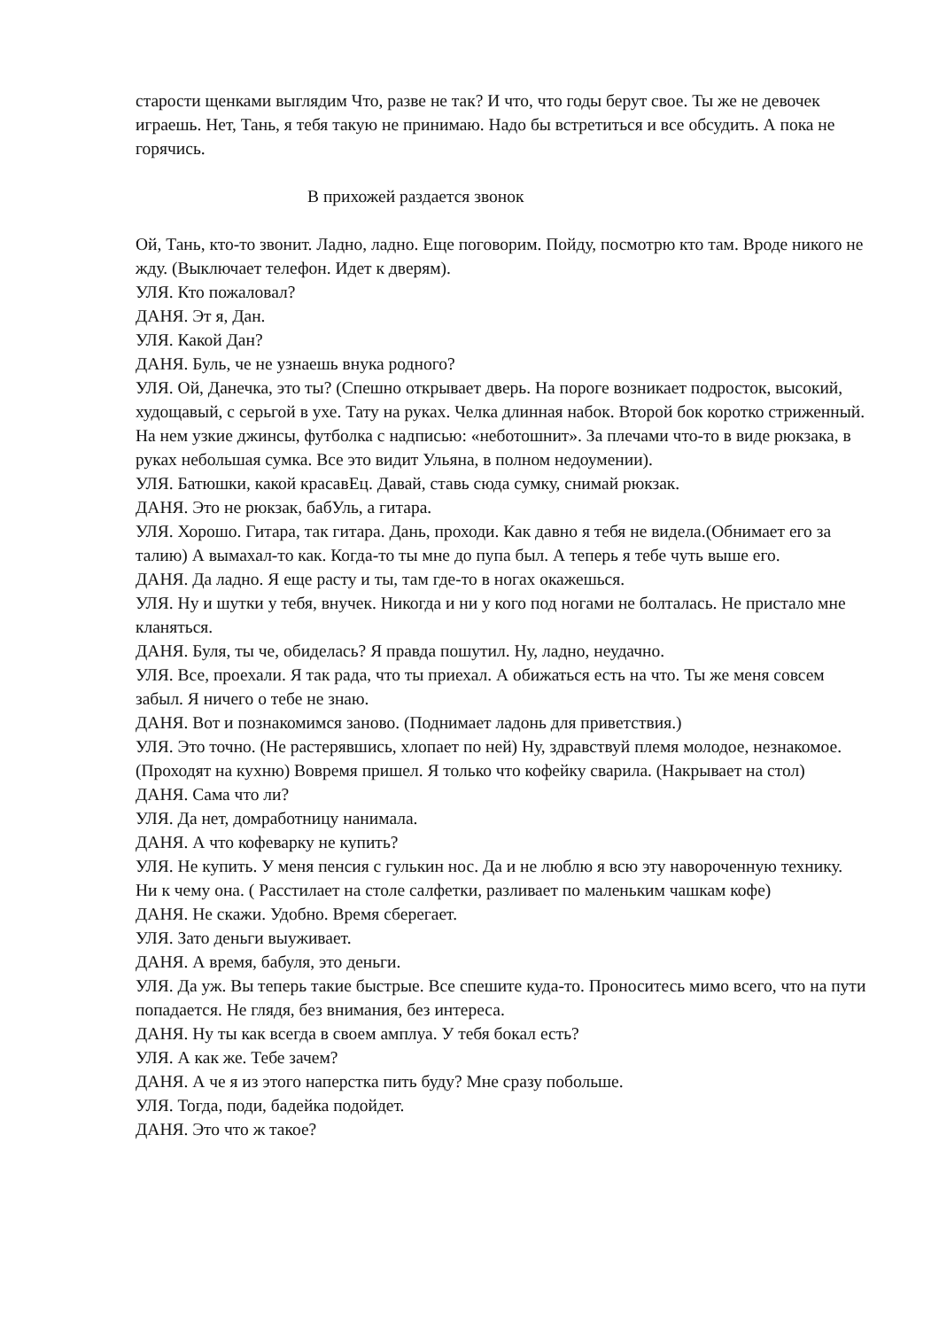старости щенками выглядим Что, разве не так? И что, что годы берут свое. Ты же не девочек играешь. Нет, Тань, я тебя такую не принимаю. Надо бы встретиться и все обсудить. А пока не горячись.
В прихожей раздается звонок
Ой, Тань, кто-то звонит. Ладно, ладно. Еще поговорим. Пойду, посмотрю кто там. Вроде никого не жду. (Выключает телефон. Идет к дверям).
УЛЯ. Кто пожаловал?
ДАНЯ. Эт я, Дан.
УЛЯ. Какой Дан?
ДАНЯ. Буль, че не узнаешь внука родного?
УЛЯ. Ой, Данечка, это ты? (Спешно открывает дверь. На пороге возникает подросток, высокий, худощавый, с серьгой в ухе. Тату на руках. Челка длинная набок. Второй бок коротко стриженный. На нем узкие джинсы, футболка с надписью: «неботошнит». За плечами что-то в виде рюкзака, в руках небольшая сумка. Все это видит Ульяна, в полном недоумении).
УЛЯ. Батюшки, какой красавЕц. Давай, ставь сюда сумку, снимай рюкзак.
ДАНЯ. Это не рюкзак, бабУль, а гитара.
УЛЯ. Хорошо. Гитара, так гитара. Дань, проходи. Как давно я тебя не видела.(Обнимает его за талию) А вымахал-то как. Когда-то ты мне до пупа был. А теперь я тебе чуть выше его.
ДАНЯ. Да ладно. Я еще расту и ты, там где-то в ногах окажешься.
УЛЯ. Ну и шутки у тебя, внучек. Никогда и ни у кого под ногами не болталась. Не пристало мне кланяться.
ДАНЯ. Буля, ты че, обиделась? Я правда пошутил. Ну, ладно, неудачно.
УЛЯ. Все, проехали. Я так рада, что ты приехал. А обижаться есть на что. Ты же меня совсем забыл. Я ничего о тебе не знаю.
ДАНЯ. Вот и познакомимся заново. (Поднимает ладонь для приветствия.)
УЛЯ. Это точно. (Не растерявшись, хлопает по ней) Ну, здравствуй племя молодое, незнакомое. (Проходят на кухню) Вовремя пришел. Я только что кофейку сварила. (Накрывает на стол)
ДАНЯ. Сама что ли?
УЛЯ. Да нет, домработницу нанимала.
ДАНЯ. А что кофеварку не купить?
УЛЯ. Не купить. У меня пенсия с гулькин нос. Да и не люблю я всю эту навороченную технику. Ни к чему она. ( Расстилает на столе салфетки, разливает по маленьким чашкам кофе)
ДАНЯ. Не скажи. Удобно. Время сберегает.
УЛЯ. Зато деньги выуживает.
ДАНЯ. А время, бабуля, это деньги.
УЛЯ. Да уж. Вы теперь такие быстрые. Все спешите куда-то. Проноситесь мимо всего, что на пути попадается. Не глядя, без внимания, без интереса.
ДАНЯ. Ну ты как всегда в своем амплуа. У тебя бокал есть?
УЛЯ. А как же. Тебе зачем?
ДАНЯ. А че я из этого наперстка пить буду? Мне сразу побольше.
УЛЯ. Тогда, поди, бадейка подойдет.
ДАНЯ. Это что ж такое?